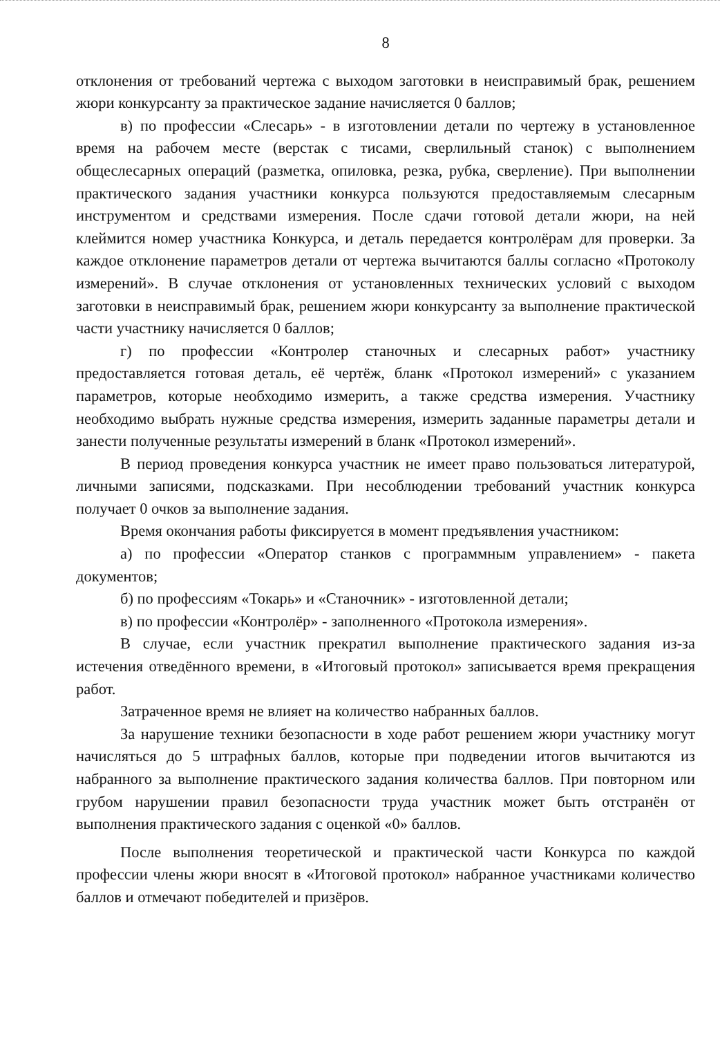8
отклонения от требований чертежа с выходом заготовки в неисправимый брак, решением жюри конкурсанту за практическое задание начисляется 0 баллов;
в) по профессии «Слесарь» - в изготовлении детали по чертежу в установленное время на рабочем месте (верстак с тисами, сверлильный станок) с выполнением общеслесарных операций (разметка, опиловка, резка, рубка, сверление). При выполнении практического задания участники конкурса пользуются предоставляемым слесарным инструментом и средствами измерения. После сдачи готовой детали жюри, на ней клеймится номер участника Конкурса, и деталь передается контролёрам для проверки. За каждое отклонение параметров детали от чертежа вычитаются баллы согласно «Протоколу измерений». В случае отклонения от установленных технических условий с выходом заготовки в неисправимый брак, решением жюри конкурсанту за выполнение практической части участнику начисляется 0 баллов;
г) по профессии «Контролер станочных и слесарных работ» участнику предоставляется готовая деталь, её чертёж, бланк «Протокол измерений» с указанием параметров, которые необходимо измерить, а также средства измерения. Участнику необходимо выбрать нужные средства измерения, измерить заданные параметры детали и занести полученные результаты измерений в бланк «Протокол измерений».
В период проведения конкурса участник не имеет право пользоваться литературой, личными записями, подсказками. При несоблюдении требований участник конкурса получает 0 очков за выполнение задания.
Время окончания работы фиксируется в момент предъявления участником:
а) по профессии «Оператор станков с программным управлением» - пакета документов;
б) по профессиям «Токарь» и «Станочник» - изготовленной детали;
в) по профессии «Контролёр» - заполненного «Протокола измерения».
В случае, если участник прекратил выполнение практического задания из-за истечения отведённого времени, в «Итоговый протокол» записывается время прекращения работ.
Затраченное время не влияет на количество набранных баллов.
За нарушение техники безопасности в ходе работ решением жюри участнику могут начисляться до 5 штрафных баллов, которые при подведении итогов вычитаются из набранного за выполнение практического задания количества баллов. При повторном или грубом нарушении правил безопасности труда участник может быть отстранён от выполнения практического задания с оценкой «0» баллов.
После выполнения теоретической и практической части Конкурса по каждой профессии члены жюри вносят в «Итоговой протокол» набранное участниками количество баллов и отмечают победителей и призёров.